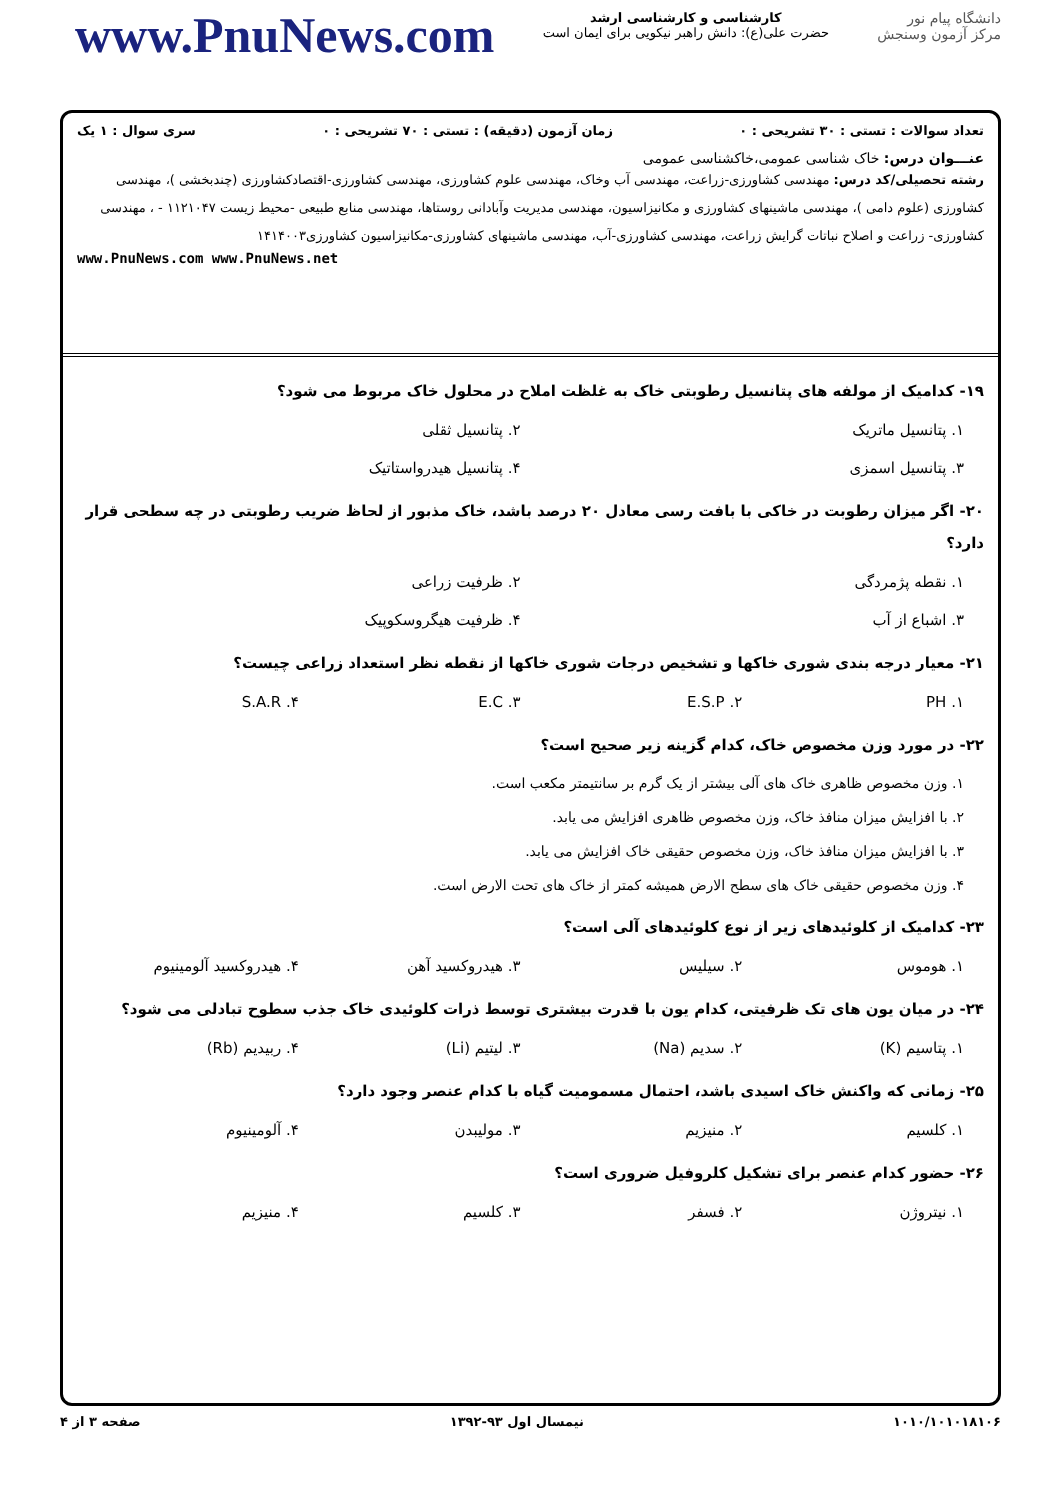www.PnuNews.com
کارشناسی و کارشناسی ارشد
حضرت علی(ع): دانش راهبر نیکویی برای ایمان است
دانشگاه پیام نور
مرکز آزمون وسنجش
تعداد سوالات : تستی : ۳۰ تشریحی : ۰ زمان آزمون (دقیقه) : تستی : ۷۰ تشریحی : ۰ سری سوال : ۱ یک
عنـــوان درس: خاک شناسی عمومی،خاکشناسی عمومی
رشته تحصیلی/کد درس: مهندسی کشاورزی-زراعت، مهندسی آب وخاک، مهندسی علوم کشاورزی، مهندسی کشاورزی-اقتصادکشاورزی (چندبخشی )، مهندسی کشاورزی (علوم دامی )، مهندسی ماشینهای کشاورزی و مکانیزاسیون، مهندسی مدیریت وآبادانی روستاها، مهندسی منابع طبیعی -محیط زیست ۱۱۲۱۰۴۷ - ، مهندسی کشاورزی- زراعت و اصلاح نباتات گرایش زراعت، مهندسی کشاورزی-آب، مهندسی ماشینهای کشاورزی-مکانیزاسیون کشاورزی۱۴۱۴۰۰۳
www.PnuNews.com www.PnuNews.net
۱۹- کدامیک از مولفه های پتانسیل رطوبتی خاک به غلظت املاح در محلول خاک مربوط می شود؟
۱. پتانسیل ماتریک
۲. پتانسیل ثقلی
۳. پتانسیل اسمزی
۴. پتانسیل هیدرواستاتیک
۲۰- اگر میزان رطوبت در خاکی با بافت رسی معادل ۲۰ درصد باشد، خاک مذبور از لحاظ ضریب رطوبتی در چه سطحی قرار دارد؟
۱. نقطه پژمردگی
۲. ظرفیت زراعی
۳. اشباع از آب
۴. ظرفیت هیگروسکوپیک
۲۱- معیار درجه بندی شوری خاکها و تشخیص درجات شوری خاکها از نقطه نظر استعداد زراعی چیست؟
۱. PH
۲. E.S.P
۳. E.C
۴. S.A.R
۲۲- در مورد وزن مخصوص خاک، کدام گزینه زیر صحیح است؟
۱. وزن مخصوص ظاهری خاک های آلی بیشتر از یک گرم بر سانتیمتر مکعب است.
۲. با افزایش میزان منافذ خاک، وزن مخصوص ظاهری افزایش می یابد.
۳. با افزایش میزان منافذ خاک، وزن مخصوص حقیقی خاک افزایش می یابد.
۴. وزن مخصوص حقیقی خاک های سطح الارض همیشه کمتر از خاک های تحت الارض است.
۲۳- کدامیک از کلوئیدهای زیر از نوع کلوئیدهای آلی است؟
۱. هوموس
۲. سیلیس
۳. هیدروکسید آهن
۴. هیدروکسید آلومینیوم
۲۴- در میان یون های تک ظرفیتی، کدام یون با قدرت بیشتری توسط ذرات کلوئیدی خاک جذب سطوح تبادلی می شود؟
۱. پتاسیم (K)
۲. سدیم (Na)
۳. لیتیم (Li)
۴. ربیدیم (Rb)
۲۵- زمانی که واکنش خاک اسیدی باشد، احتمال مسمومیت گیاه با کدام عنصر وجود دارد؟
۱. کلسیم
۲. منیزیم
۳. مولیبدن
۴. آلومینیوم
۲۶- حضور کدام عنصر برای تشکیل کلروفیل ضروری است؟
۱. نیتروژن
۲. فسفر
۳. کلسیم
۴. منیزیم
۱۰۱۰/۱۰۱۰۱۸۱۰۶ نیمسال اول ۹۳-۱۳۹۲ صفحه ۳ از ۴